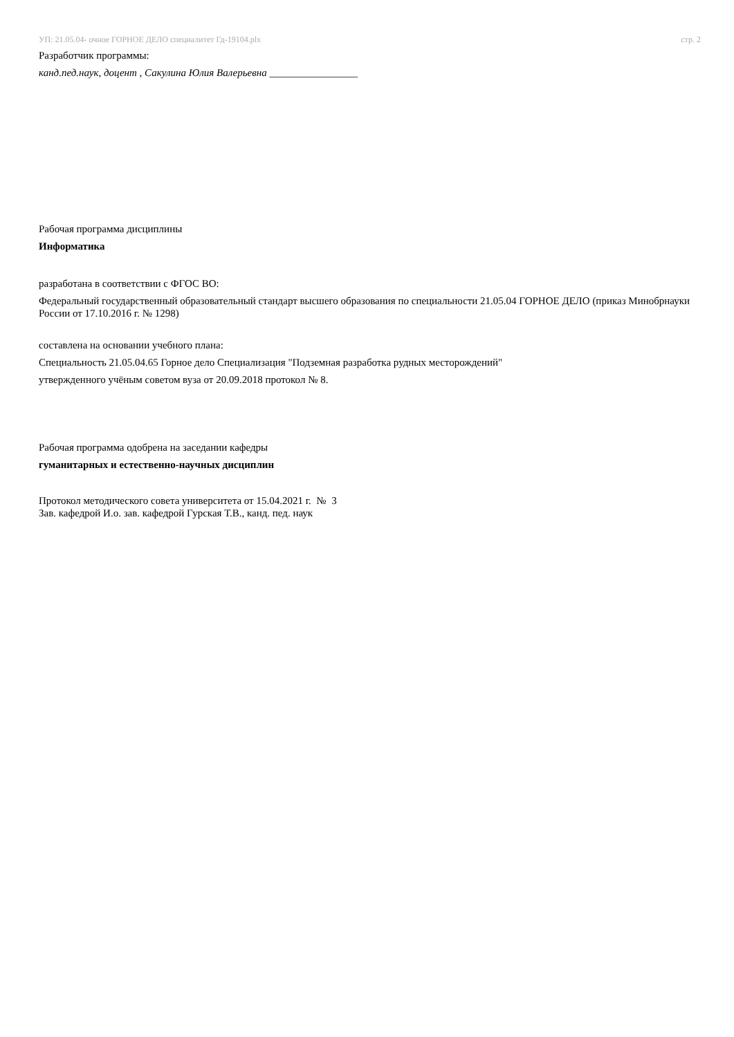УП: 21.05.04- очное ГОРНОЕ ДЕЛО специалитет Гд-19104.plx
стр. 2
Разработчик программы:
канд.пед.наук, доцент , Сакулина Юлия Валерьевна _________________
Рабочая программа дисциплины
Информатика
разработана в соответствии с ФГОС ВО:
Федеральный государственный образовательный стандарт высшего образования по специальности 21.05.04 ГОРНОЕ ДЕЛО (приказ Минобрнауки России от 17.10.2016 г. № 1298)
составлена на основании учебного плана:
Специальность 21.05.04.65 Горное дело Специализация "Подземная разработка рудных месторождений"
утвержденного учёным советом вуза от 20.09.2018 протокол № 8.
Рабочая программа одобрена на заседании кафедры
гуманитарных и естественно-научных дисциплин
Протокол методического совета университета от 15.04.2021 г. № 3
Зав. кафедрой И.о. зав. кафедрой Гурская Т.В., канд. пед. наук